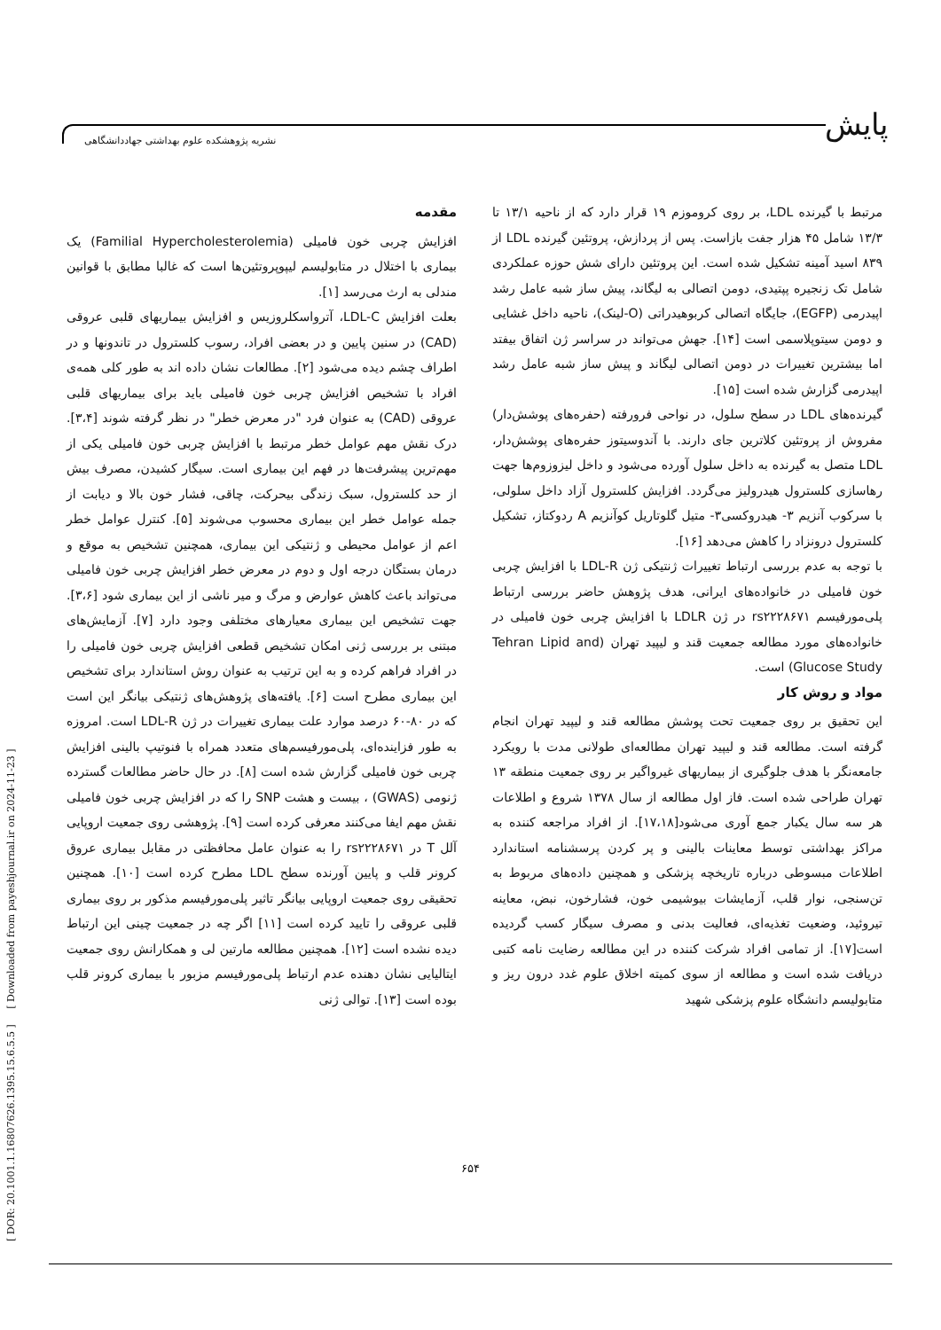پایش
نشریه پژوهشکده علوم بهداشتی جهاددانشگاهی
[ DOR: 20.1001.1.16807626.1395.15.6.5.5 ] [ Downloaded from payeshjournal.ir on 2024-11-23 ]
مقدمه
افزایش چربی خون فامیلی (Familial Hypercholesterolemia) یک بیماری با اختلال در متابولیسم لیپوپروتئین‌ها است که غالبا مطابق با قوانین مندلی به ارث می‌رسد [۱].
بعلت افزایش LDL-C، آترواسکلروزیس و افزایش بیماریهای قلبی عروقی (CAD) در سنین پایین و در بعضی افراد، رسوب کلسترول در تاندونها و در اطراف چشم دیده می‌شود [۲]. مطالعات نشان داده اند به طور کلی همه‌ی افراد با تشخیص افزایش چربی خون فامیلی باید برای بیماریهای قلبی عروقی (CAD) به عنوان فرد "در معرض خطر" در نظر گرفته شوند [۳،۴]. درک نقش مهم عوامل خطر مرتبط با افزایش چربی خون فامیلی یکی از مهم‌ترین پیشرفت‌ها در فهم این بیماری است. سیگار کشیدن، مصرف بیش از حد کلسترول، سبک زندگی بیحرکت، چاقی، فشار خون بالا و دیابت از جمله عوامل خطر این بیماری محسوب می‌شوند [۵]. کنترل عوامل خطر اعم از عوامل محیطی و ژنتیکی این بیماری، همچنین تشخیص به موقع و درمان بستگان درجه اول و دوم در معرض خطر افزایش چربی خون فامیلی می‌تواند باعث کاهش عوارض و مرگ و میر ناشی از این بیماری شود [۳،۶]. جهت تشخیص این بیماری معیارهای مختلفی وجود دارد [۷]. آزمایش‌های مبتنی بر بررسی ژنی امکان تشخیص قطعی افزایش چربی خون فامیلی را در افراد فراهم کرده و به این ترتیب به عنوان روش استاندارد برای تشخیص این بیماری مطرح است [۶]. یافته‌های پژوهش‌های ژنتیکی بیانگر این است که در ۸۰-۶۰ درصد موارد علت بیماری تغییرات در ژن LDL-R است. امروزه به طور فزاینده‌ای، پلی‌مورفیسم‌های متعدد همراه با فنوتیپ بالینی افزایش چربی خون فامیلی گزارش شده است [۸]. در حال حاضر مطالعات گسترده ژنومی (GWAS) ، بیست و هشت SNP را که در افزایش چربی خون فامیلی نقش مهم ایفا می‌کنند معرفی کرده است [۹]. پژوهشی روی جمعیت اروپایی آلل T در rs۲۲۲۸۶۷۱ را به عنوان عامل محافظتی در مقابل بیماری عروق کرونر قلب و پایین آورنده سطح LDL مطرح کرده است [۱۰]. همچنین تحقیقی روی جمعیت اروپایی بیانگر تاثیر پلی‌مورفیسم مذکور بر روی بیماری قلبی عروقی را تایید کرده است [۱۱] اگر چه در جمعیت چینی این ارتباط دیده نشده است [۱۲]. همچنین مطالعه مارتین لی و همکارانش روی جمعیت ایتالیایی نشان دهنده عدم ارتباط پلی‌مورفیسم مزبور با بیماری کرونر قلب بوده است [۱۳]. توالی ژنی
مرتبط با گیرنده LDL، بر روی کروموزم ۱۹ قرار دارد که از ناحیه ۱۳/۱ تا ۱۳/۳ شامل ۴۵ هزار جفت بازاست. پس از پردازش، پروتئین گیرنده LDL از ۸۳۹ اسید آمینه تشکیل شده است. این پروتئین دارای شش حوزه عملکردی شامل تک زنجیره پپتیدی، دومن اتصالی به لیگاند، پیش ساز شبه عامل رشد اپیدرمی (EGFP)، جایگاه اتصالی کربوهیدراتی (O-لینک)، ناحیه داخل غشایی و دومن سیتوپلاسمی است [۱۴]. جهش می‌تواند در سراسر ژن اتفاق بیفتد اما بیشترین تغییرات در دومن اتصالی لیگاند و پیش ساز شبه عامل رشد اپیدرمی گزارش شده است [۱۵].
گیرنده‌های LDL در سطح سلول، در نواحی فرورفته (حفره‌های پوشش‌دار) مفروش از پروتئین کلاترین جای دارند. با آندوسیتوز حفره‌های پوشش‌دار، LDL متصل به گیرنده به داخل سلول آورده می‌شود و داخل لیزوزوم‌ها جهت رهاسازی کلسترول هیدرولیز می‌گردد. افزایش کلسترول آزاد داخل سلولی، با سرکوب آنزیم ۳- هیدروکسی۳- متیل گلوتاریل کوآنزیم A ردوکتاز، تشکیل کلسترول درونزاد را کاهش می‌دهد [۱۶].
با توجه به عدم بررسی ارتباط تغییرات ژنتیکی ژن LDL-R با افزایش چربی خون فامیلی در خانواده‌های ایرانی، هدف پژوهش حاضر بررسی ارتباط پلی‌مورفیسم rs۲۲۲۸۶۷۱ در ژن LDLR با افزایش چربی خون فامیلی در خانواده‌های مورد مطالعه جمعیت قند و لیپید تهران (Tehran Lipid and Glucose Study) است.
مواد و روش کار
این تحقیق بر روی جمعیت تحت پوشش مطالعه قند و لیپید تهران انجام گرفته است. مطالعه قند و لیپید تهران مطالعه‌ای طولانی مدت با رویکرد جامعه‌نگر با هدف جلوگیری از بیماریهای غیرواگیر بر روی جمعیت منطقه ۱۳ تهران طراحی شده است. فاز اول مطالعه از سال ۱۳۷۸ شروع و اطلاعات هر سه سال یکبار جمع آوری می‌شود[۱۷،۱۸]. از افراد مراجعه کننده به مراکز بهداشتی توسط معاینات بالینی و پر کردن پرسشنامه استاندارد اطلاعات مبسوطی درباره تاریخچه پزشکی و همچنین داده‌های مربوط به تن‌سنجی، نوار قلب، آزمایشات بیوشیمی خون، فشارخون، نبض، معاینه تیروئید، وضعیت تغذیه‌ای، فعالیت بدنی و مصرف سیگار کسب گردیده است[۱۷]. از تمامی افراد شرکت کننده در این مطالعه رضایت نامه کتبی دریافت شده است و مطالعه از سوی کمیته اخلاق علوم غدد درون ریز و متابولیسم دانشگاه علوم پزشکی شهید
۶۵۴